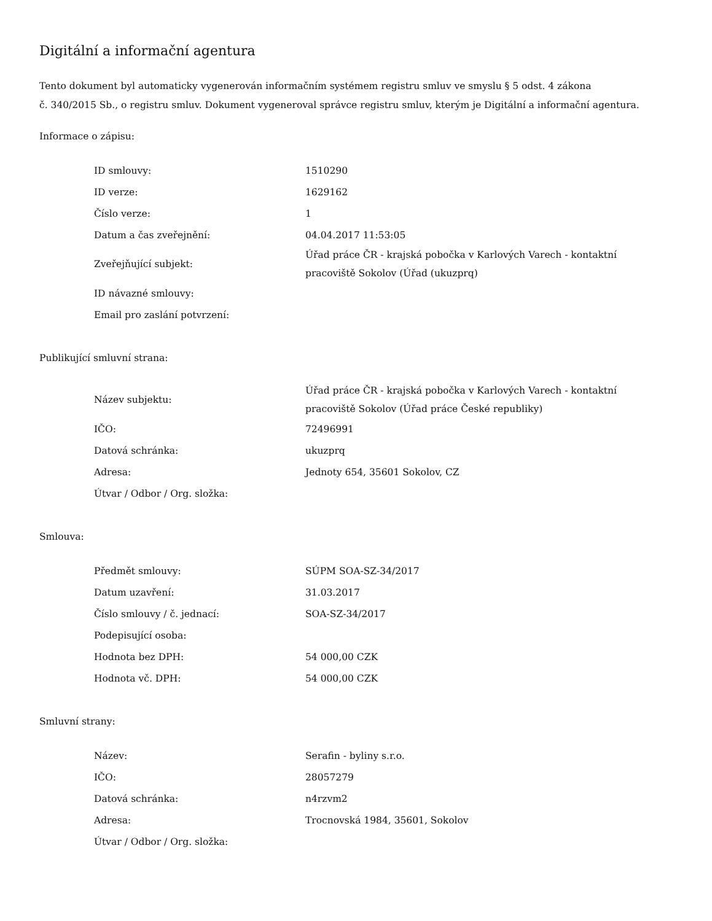Digitální a informační agentura
Tento dokument byl automaticky vygenerován informačním systémem registru smluv ve smyslu § 5 odst. 4 zákona
č. 340/2015 Sb., o registru smluv. Dokument vygeneroval správce registru smluv, kterým je Digitální a informační agentura.
Informace o zápisu:
| ID smlouvy: | 1510290 |
| ID verze: | 1629162 |
| Číslo verze: | 1 |
| Datum a čas zveřejnění: | 04.04.2017 11:53:05 |
| Zveřejňující subjekt: | Úřad práce ČR - krajská pobočka v Karlových Varech - kontaktní pracoviště Sokolov (Úřad (ukuzprq) |
| ID návazné smlouvy: | |
| Email pro zaslání potvrzení: | |
Publikující smluvní strana:
| Název subjektu: | Úřad práce ČR - krajská pobočka v Karlových Varech - kontaktní pracoviště Sokolov (Úřad práce České republiky) |
| IČO: | 72496991 |
| Datová schránka: | ukuzprq |
| Adresa: | Jednoty 654, 35601 Sokolov, CZ |
| Útvar / Odbor / Org. složka: | |
Smlouva:
| Předmět smlouvy: | SÚPM SOA-SZ-34/2017 |
| Datum uzavření: | 31.03.2017 |
| Číslo smlouvy / č. jednací: | SOA-SZ-34/2017 |
| Podepisující osoba: | |
| Hodnota bez DPH: | 54 000,00 CZK |
| Hodnota vč. DPH: | 54 000,00 CZK |
Smluvní strany:
| Název: | Serafin - byliny s.r.o. |
| IČO: | 28057279 |
| Datová schránka: | n4rzvm2 |
| Adresa: | Trocnovská 1984, 35601, Sokolov |
| Útvar / Odbor / Org. složka: | |